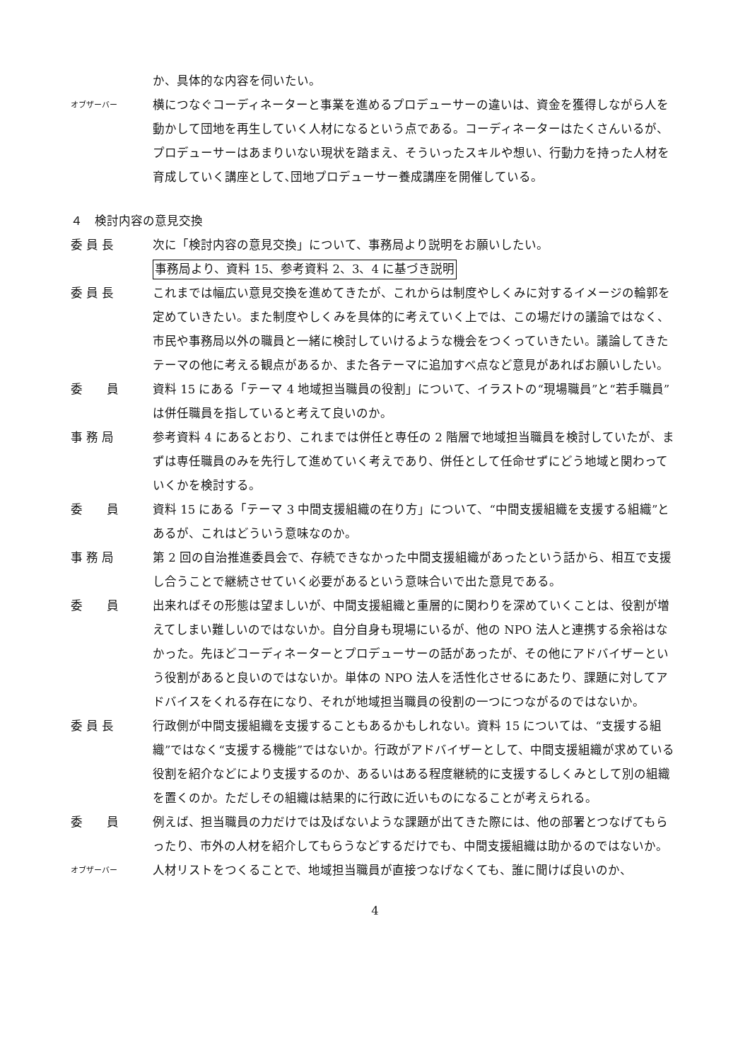か、具体的な内容を伺いたい。
オブザーバー
横につなぐコーディネーターと事業を進めるプロデューサーの違いは、資金を獲得しながら人を動かして団地を再生していく人材になるという点である。コーディネーターはたくさんいるが、プロデューサーはあまりいない現状を踏まえ、そういったスキルや想い、行動力を持った人材を育成していく講座として､団地プロデューサー養成講座を開催している。
４　検討内容の意見交換
委 員 長
次に「検討内容の意見交換」について、事務局より説明をお願いしたい。
事務局より、資料 15、参考資料 2、3、4 に基づき説明
委 員 長
これまでは幅広い意見交換を進めてきたが、これからは制度やしくみに対するイメージの輪郭を定めていきたい。また制度やしくみを具体的に考えていく上では、この場だけの議論ではなく、市民や事務局以外の職員と一緒に検討していけるような機会をつくっていきたい。議論してきたテーマの他に考える観点があるか、また各テーマに追加すべ点など意見があればお願いしたい。
委　　員
資料 15 にある「テーマ 4 地域担当職員の役割」について、イラストの“現場職員”と“若手職員”は併任職員を指していると考えて良いのか。
事 務 局
参考資料 4 にあるとおり、これまでは併任と専任の 2 階層で地域担当職員を検討していたが、まずは専任職員のみを先行して進めていく考えであり、併任として任命せずにどう地域と関わっていくかを検討する。
委　　員
資料 15 にある「テーマ 3 中間支援組織の在り方」について、“中間支援組織を支援する組織”とあるが、これはどういう意味なのか。
事 務 局
第 2 回の自治推進委員会で、存続できなかった中間支援組織があったという話から、相互で支援し合うことで継続させていく必要があるという意味合いで出た意見である。
委　　員
出来ればその形態は望ましいが、中間支援組織と重層的に関わりを深めていくことは、役割が増えてしまい難しいのではないか。自分自身も現場にいるが、他の NPO 法人と連携する余裕はなかった。先ほどコーディネーターとプロデューサーの話があったが、その他にアドバイザーという役割があると良いのではないか。単体の NPO 法人を活性化させるにあたり、課題に対してアドバイスをくれる存在になり、それが地域担当職員の役割の一つにつながるのではないか。
委 員 長
行政側が中間支援組織を支援することもあるかもしれない。資料 15 については、“支援する組織”ではなく“支援する機能”ではないか。行政がアドバイザーとして、中間支援組織が求めている役割を紹介などにより支援するのか、あるいはある程度継続的に支援するしくみとして別の組織を置くのか。ただしその組織は結果的に行政に近いものになることが考えられる。
委　　員
例えば、担当職員の力だけでは及ばないような課題が出てきた際には、他の部署とつなげてもらったり、市外の人材を紹介してもらうなどするだけでも、中間支援組織は助かるのではないか。
オブザーバー
人材リストをつくることで、地域担当職員が直接つなげなくても、誰に聞けば良いのか、
4